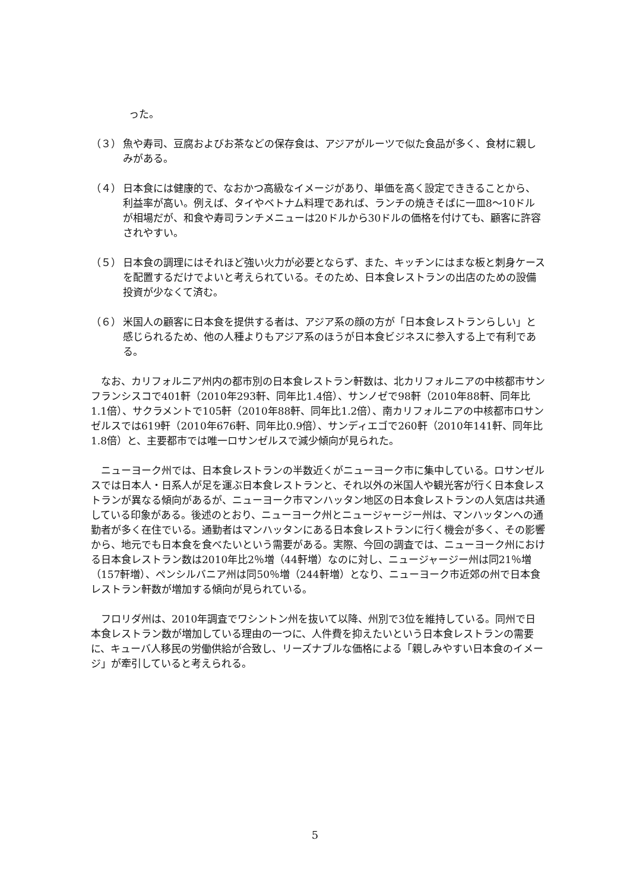った。
（３） 魚や寿司、豆腐およびお茶などの保存食は、アジアがルーツで似た食品が多く、食材に親しみがある。
（４） 日本食には健康的で、なおかつ高級なイメージがあり、単価を高く設定でききることから、利益率が高い。例えば、タイやベトナム料理であれば、ランチの焼きそばに一皿8～10ドルが相場だが、和食や寿司ランチメニューは20ドルから30ドルの価格を付けても、顧客に許容されやすい。
（５） 日本食の調理にはそれほど強い火力が必要とならず、また、キッチンにはまな板と刺身ケースを配置するだけでよいと考えられている。そのため、日本食レストランの出店のための設備投資が少なくて済む。
（６） 米国人の顧客に日本食を提供する者は、アジア系の顔の方が「日本食レストランらしい」と感じられるため、他の人種よりもアジア系のほうが日本食ビジネスに参入する上で有利である。
なお、カリフォルニア州内の都市別の日本食レストラン軒数は、北カリフォルニアの中核都市サンフランシスコで401軒（2010年293軒、同年比1.4倍）、サンノゼで98軒（2010年88軒、同年比1.1倍）、サクラメントで105軒（2010年88軒、同年比1.2倍）、南カリフォルニアの中核都市ロサンゼルスでは619軒（2010年676軒、同年比0.9倍）、サンディエゴで260軒（2010年141軒、同年比1.8倍）と、主要都市では唯一ロサンゼルスで減少傾向が見られた。
ニューヨーク州では、日本食レストランの半数近くがニューヨーク市に集中している。ロサンゼルスでは日本人・日系人が足を運ぶ日本食レストランと、それ以外の米国人や観光客が行く日本食レストランが異なる傾向があるが、ニューヨーク市マンハッタン地区の日本食レストランの人気店は共通している印象がある。後述のとおり、ニューヨーク州とニュージャージー州は、マンハッタンへの通勤者が多く在住でいる。通勤者はマンハッタンにある日本食レストランに行く機会が多く、その影響から、地元でも日本食を食べたいという需要がある。実際、今回の調査では、ニューヨーク州における日本食レストラン数は2010年比2％増（44軒増）なのに対し、ニュージャージー州は同21％増（157軒増）、ペンシルバニア州は同50％増（244軒増）となり、ニューヨーク市近郊の州で日本食レストラン軒数が増加する傾向が見られている。
フロリダ州は、2010年調査でワシントン州を抜いて以降、州別で3位を維持している。同州で日本食レストラン数が増加している理由の一つに、人件費を抑えたいという日本食レストランの需要に、キューバ人移民の労働供給が合致し、リーズナブルな価格による「親しみやすい日本食のイメージ」が牽引していると考えられる。
5